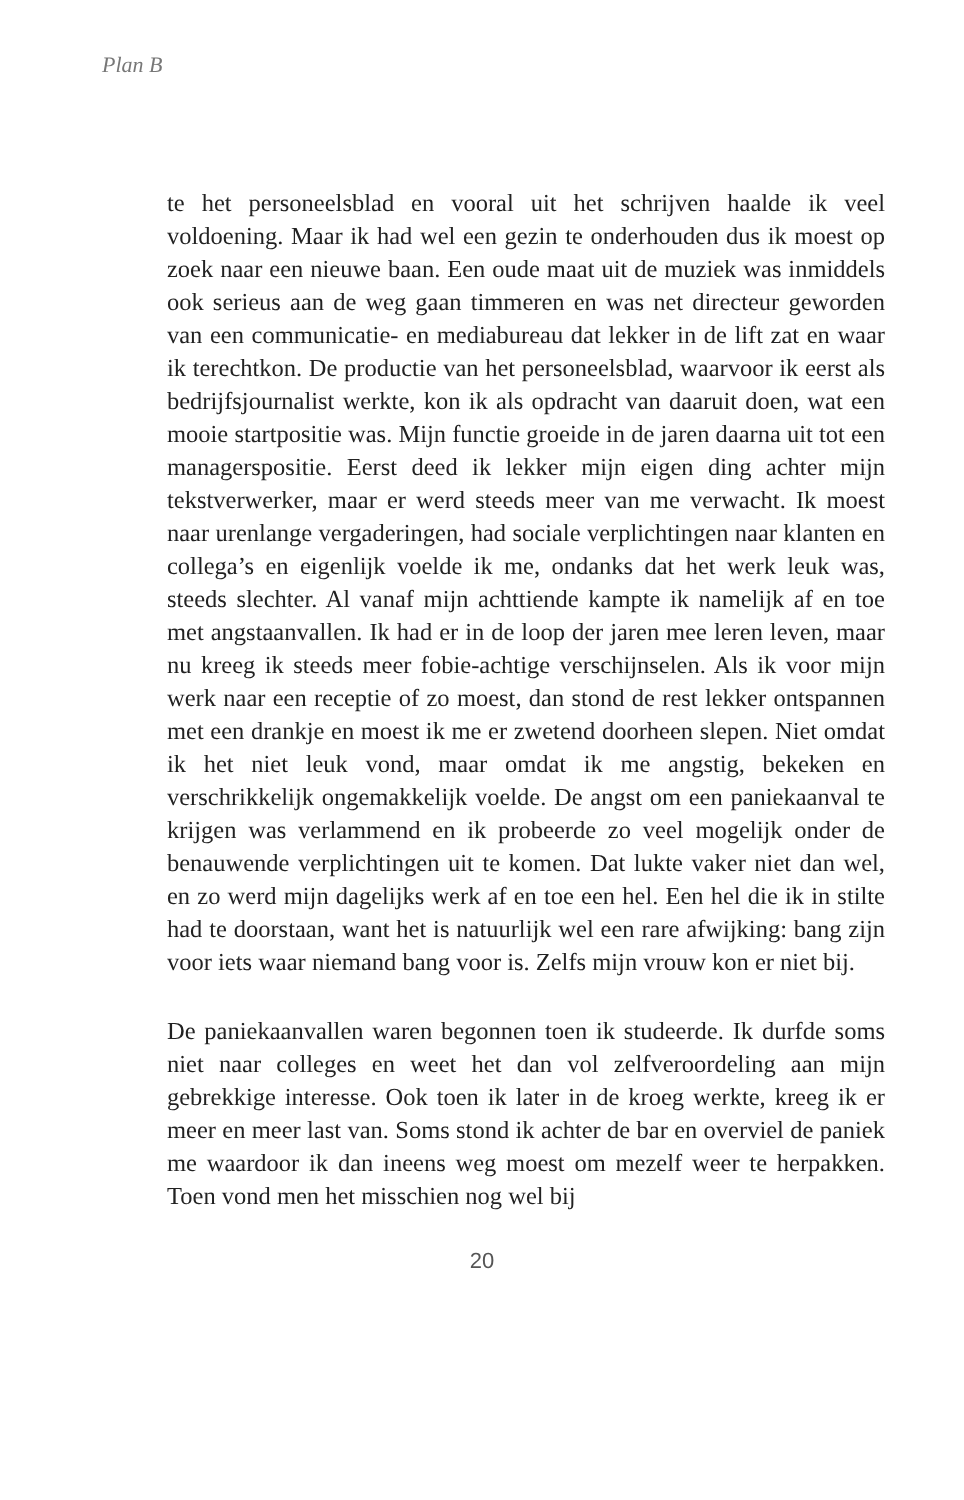Plan B
te het personeelsblad en vooral uit het schrijven haalde ik veel voldoening. Maar ik had wel een gezin te onderhouden dus ik moest op zoek naar een nieuwe baan. Een oude maat uit de muziek was inmiddels ook serieus aan de weg gaan timmeren en was net directeur geworden van een communicatie- en mediabureau dat lekker in de lift zat en waar ik terechtkon. De productie van het personeelsblad, waarvoor ik eerst als bedrijfsjournalist werkte, kon ik als opdracht van daaruit doen, wat een mooie startpositie was. Mijn functie groeide in de jaren daarna uit tot een managerspositie. Eerst deed ik lekker mijn eigen ding achter mijn tekstverwerker, maar er werd steeds meer van me verwacht. Ik moest naar urenlange vergaderingen, had sociale verplichtingen naar klanten en collega’s en eigenlijk voelde ik me, ondanks dat het werk leuk was, steeds slechter. Al vanaf mijn achttiende kampte ik namelijk af en toe met angstaanvallen. Ik had er in de loop der jaren mee leren leven, maar nu kreeg ik steeds meer fobie-achtige verschijnselen. Als ik voor mijn werk naar een receptie of zo moest, dan stond de rest lekker ontspannen met een drankje en moest ik me er zwetend doorheen slepen. Niet omdat ik het niet leuk vond, maar omdat ik me angstig, bekeken en verschrikkelijk ongemakkelijk voelde. De angst om een paniekaanval te krijgen was verlammend en ik probeerde zo veel mogelijk onder de benauwende verplichtingen uit te komen. Dat lukte vaker niet dan wel, en zo werd mijn dagelijks werk af en toe een hel. Een hel die ik in stilte had te doorstaan, want het is natuurlijk wel een rare afwijking: bang zijn voor iets waar niemand bang voor is. Zelfs mijn vrouw kon er niet bij.
De paniekaanvallen waren begonnen toen ik studeerde. Ik durfde soms niet naar colleges en weet het dan vol zelfveroordeling aan mijn gebrekkige interesse. Ook toen ik later in de kroeg werkte, kreeg ik er meer en meer last van. Soms stond ik achter de bar en overviel de paniek me waardoor ik dan ineens weg moest om mezelf weer te herpakken. Toen vond men het misschien nog wel bij
20